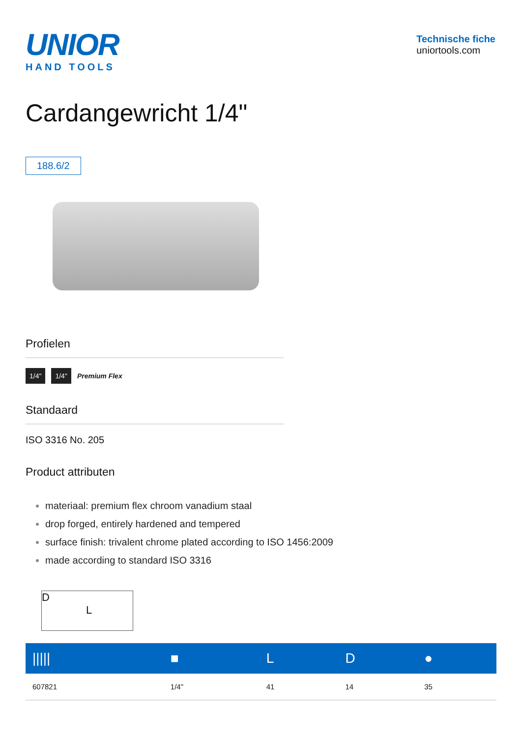UNIOR
HAND TOOLS
Technische fiche
uniortools.com
Cardangewricht 1/4"
188.6/2
Profielen
1/4" 1/4" Premium Flex
Standaard
ISO 3316 No. 205
Product attributen
materiaal: premium flex chroom vanadium staal
drop forged, entirely hardened and tempered
surface finish: trivalent chrome plated according to ISO 1456:2009
made according to standard ISO 3316
D
L
| ///// | ■ | L | D | ● |
| --- | --- | --- | --- | --- |
| 607821 | 1/4" | 41 | 14 | 35 |